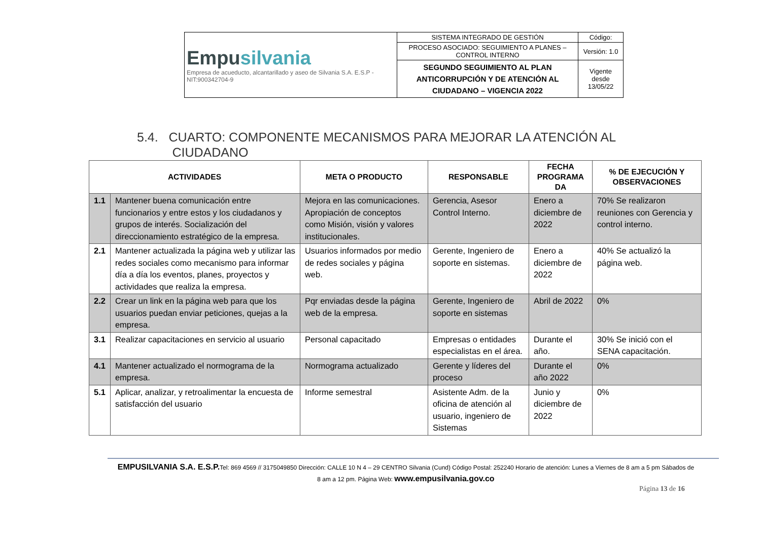| Empu silvania Empresa de acueducto, alcantarillado y aseo de Silvania S.A. E.S.P - NIT:900342704-9 | SISTEMA INTEGRADO DE GESTIÓN | Código: |
| | PROCESO ASOCIADO: SEGUIMIENTO A PLANES – CONTROL INTERNO | Versión: 1.0 |
| | SEGUNDO SEGUIMIENTO AL PLAN ANTICORRUPCIÓN Y DE ATENCIÓN AL CIUDADANO – VIGENCIA 2022 | Vigente desde 13/05/22 |
5.4. CUARTO: COMPONENTE MECANISMOS PARA MEJORAR LA ATENCIÓN AL
CIUDADANO
| ACTIVIDADES | | META O PRODUCTO | RESPONSABLE | FECHA PROGRAMA DA | % DE EJECUCIÓN Y OBSERVACIONES |
| --- | --- | --- | --- | --- | --- |
| 1.1 | Mantener buena comunicación entre funcionarios y entre estos y los ciudadanos y grupos de interés. Socialización del direccionamiento estratégico de la empresa. | Mejora en las comunicaciones. Apropiación de conceptos como Misión, visión y valores institucionales. | Gerencia, Asesor Control Interno. | Enero a diciembre de 2022 | 70% Se realizaron reuniones con Gerencia y control interno. |
| 2.1 | Mantener actualizada la página web y utilizar las redes sociales como mecanismo para informar día a día los eventos, planes, proyectos y actividades que realiza la empresa. | Usuarios informados por medio de redes sociales y página web. | Gerente, Ingeniero de soporte en sistemas. | Enero a diciembre de 2022 | 40% Se actualizó la página web. |
| 2.2 | Crear un link en la página web para que los usuarios puedan enviar peticiones, quejas a la empresa. | Pqr enviadas desde la página web de la empresa. | Gerente, Ingeniero de soporte en sistemas | Abril de 2022 | 0% |
| 3.1 | Realizar capacitaciones en servicio al usuario | Personal capacitado | Empresas o entidades especialistas en el área. | Durante el año. | 30% Se inició con el SENA capacitación. |
| 4.1 | Mantener actualizado el normograma de la empresa. | Normograma actualizado | Gerente y líderes del proceso | Durante el año 2022 | 0% |
| 5.1 | Aplicar, analizar, y retroalimentar la encuesta de satisfacción del usuario | Informe semestral | Asistente Adm. de la oficina de atención al usuario, ingeniero de Sistemas | Junio y diciembre de 2022 | 0% |
EMPUSILVANIA S.A. E.S.P. Tel: 869 4569 // 3175049850 Dirección: CALLE 10 N 4 – 29 CENTRO Silvania (Cund) Código Postal: 252240 Horario de atención: Lunes a Viernes de 8 am a 5 pm Sábados de 8 am a 12 pm. Página Web: www.empusilvania.gov.co
Página 13 de 16